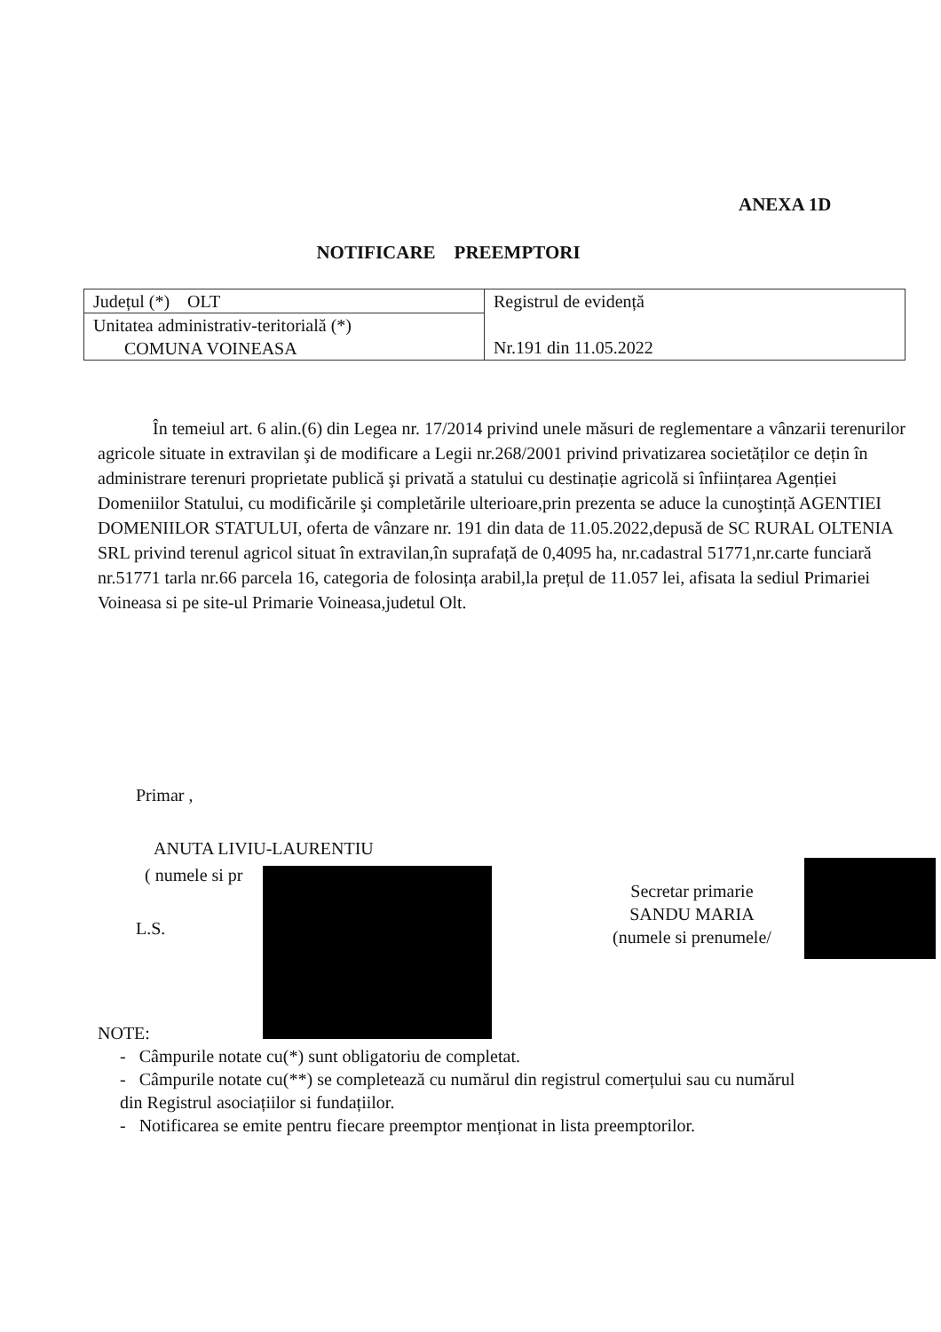ANEXA 1D
NOTIFICARE PREEMPTORI
| Județul (*) OLT | Registrul de evidență Nr.191 din 11.05.2022 |
| Unitatea administrativ-teritorială (*) COMUNA VOINEASA | |
În temeiul art. 6 alin.(6) din Legea nr. 17/2014 privind unele măsuri de reglementare a vânzarii terenurilor agricole situate in extravilan şi de modificare a Legii nr.268/2001 privind privatizarea societăților ce dețin în administrare terenuri proprietate publică şi privată a statului cu destinație agricolă si înființarea Agenției Domeniilor Statului, cu modificările şi completările ulterioare,prin prezenta se aduce la cunoştință AGENTIEI DOMENIILOR STATULUI, oferta de vânzare nr. 191 din data de 11.05.2022,depusă de SC RURAL OLTENIA SRL privind terenul agricol situat în extravilan,în suprafață de 0,4095 ha, nr.cadastral 51771,nr.carte funciară nr.51771 tarla nr.66 parcela 16, categoria de folosința arabil,la prețul de 11.057 lei, afisata la sediul Primariei Voineasa si pe site-ul Primarie Voineasa,judetul Olt.
Primar ,
ANUTA LIVIU-LAURENTIU
( numele si pr
L.S.
Secretar primarie
SANDU MARIA
(numele si prenumele/
NOTE:
- Câmpurile notate cu(*) sunt obligatoriu de completat.
- Câmpurile notate cu(**) se completează cu numărul din registrul comerțului sau cu numărul
din Registrul asociațiilor si fundațiilor.
- Notificarea se emite pentru fiecare preemptor menționat in lista preemptorilor.